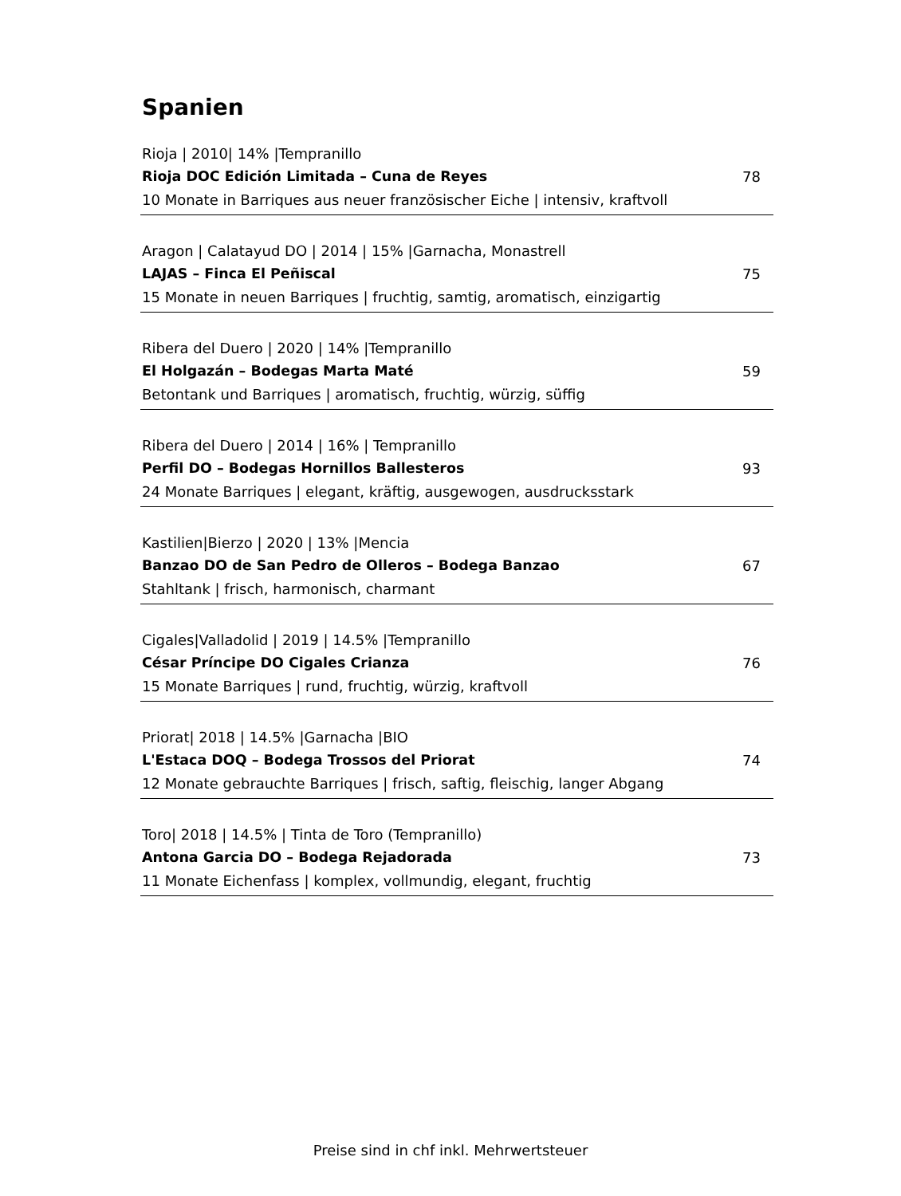Spanien
Rioja | 2010| 14% |Tempranillo
Rioja DOC Edición Limitada – Cuna de Reyes 78
10 Monate in Barriques aus neuer französischer Eiche | intensiv, kraftvoll
Aragon | Calatayud DO | 2014 | 15% |Garnacha, Monastrell
LAJAS – Finca El Peñiscal 75
15 Monate in neuen Barriques | fruchtig, samtig, aromatisch, einzigartig
Ribera del Duero | 2020 | 14% |Tempranillo
El Holgazán – Bodegas Marta Maté 59
Betontank und Barriques | aromatisch, fruchtig, würzig, süffig
Ribera del Duero | 2014 | 16% | Tempranillo
Perfil DO – Bodegas Hornillos Ballesteros 93
24 Monate Barriques | elegant, kräftig, ausgewogen, ausdrucksstark
Kastilien|Bierzo | 2020 | 13% |Mencia
Banzao DO de San Pedro de Olleros – Bodega Banzao 67
Stahltank | frisch, harmonisch, charmant
Cigales|Valladolid | 2019 | 14.5% |Tempranillo
César Príncipe DO Cigales Crianza 76
15 Monate Barriques | rund, fruchtig, würzig, kraftvoll
Priorat| 2018 | 14.5% |Garnacha |BIO
L'Estaca DOQ – Bodega Trossos del Priorat 74
12 Monate gebrauchte Barriques | frisch, saftig, fleischig, langer Abgang
Toro| 2018 | 14.5% | Tinta de Toro (Tempranillo)
Antona Garcia DO – Bodega Rejadorada 73
11 Monate Eichenfass | komplex, vollmundig, elegant, fruchtig
Preise sind in chf inkl. Mehrwertsteuer